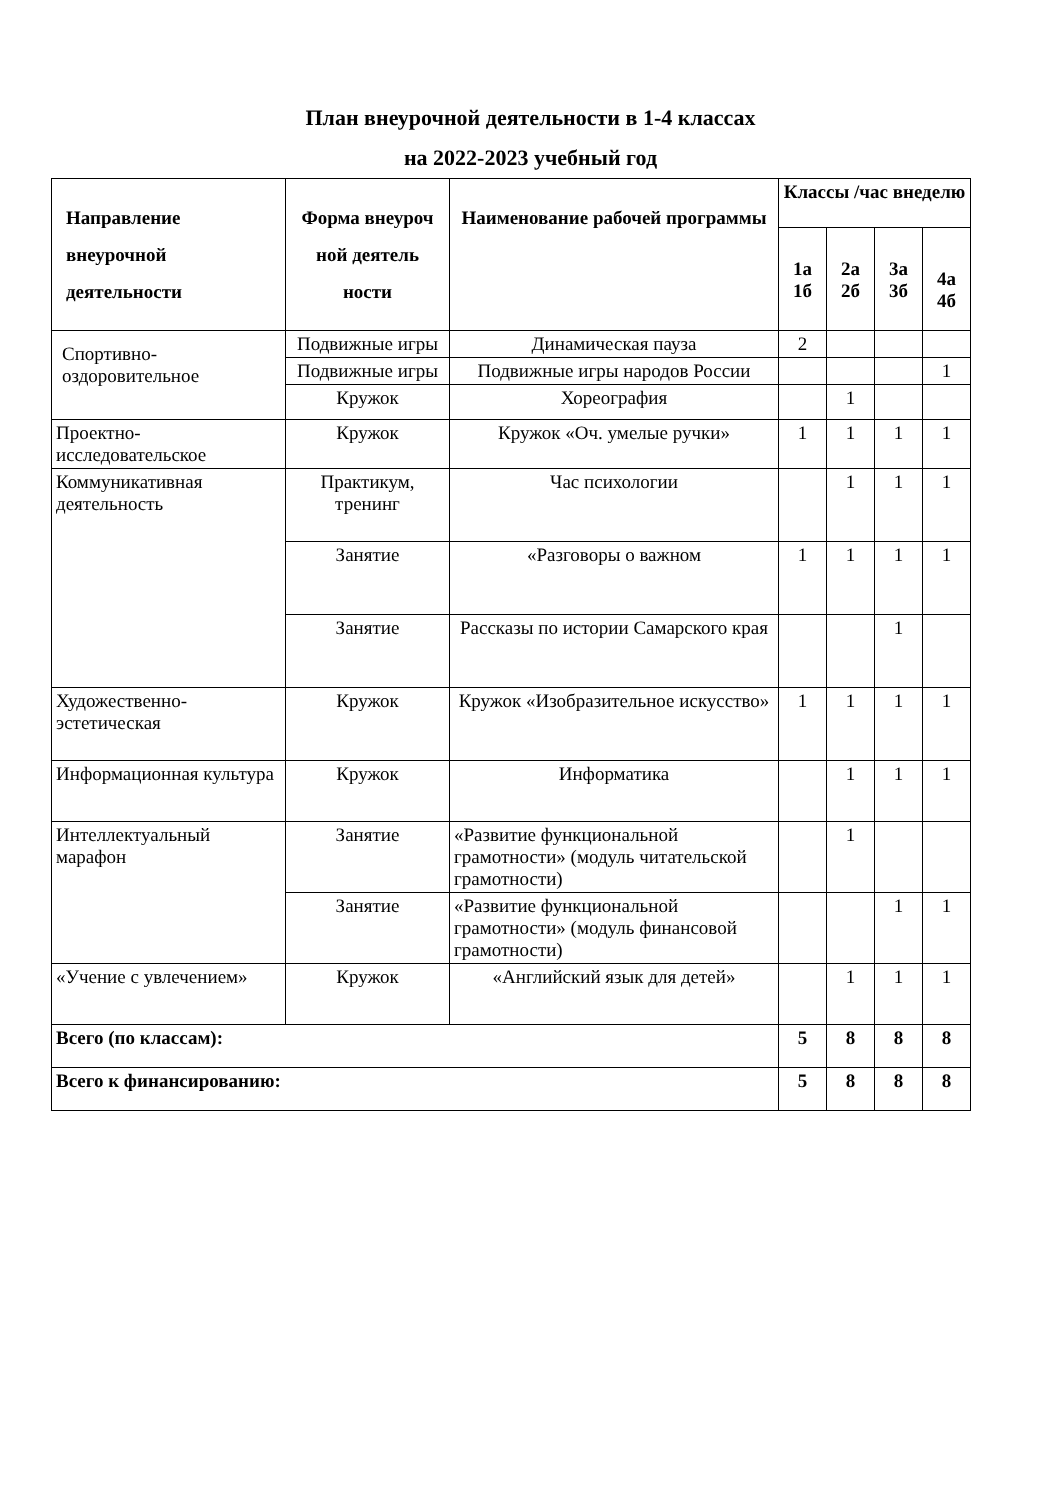План внеурочной деятельности в 1-4 классах
на 2022-2023 учебный год
| Направление внеурочной деятельности | Форма внеуроч ной деятель ности | Наименование рабочей программы | Классы /час внеделю | | | |
| --- | --- | --- | --- | --- | --- | --- |
| | | | 1а 1б | 2а 2б | 3а 3б | 4а 4б |
| Спортивно- оздоровительное | Подвижные игры | Динамическая пауза | 2 | | | |
| | Подвижные игры | Подвижные игры народов России | | | | 1 |
| | Кружок | Хореография | | 1 | | |
| Проектно-исследовательское | Кружок | Кружок «Оч. умелые ручки» | 1 | 1 | 1 | 1 |
| Коммуникативная деятельность | Практикум, тренинг | Час психологии | | 1 | 1 | 1 |
| | Занятие | «Разговоры о важном | 1 | 1 | 1 | 1 |
| | Занятие | Рассказы по истории Самарского края | | | 1 | |
| Художественно-эстетическая | Кружок | Кружок «Изобразительное искусство» | 1 | 1 | 1 | 1 |
| Информационная культура | Кружок | Информатика | | 1 | 1 | 1 |
| Интеллектуальный марафон | Занятие | «Развитие функциональной грамотности» (модуль читательской грамотности) | | 1 | | |
| | Занятие | «Развитие функциональной грамотности» (модуль финансовой грамотности) | | | 1 | 1 |
| «Учение с увлечением» | Кружок | «Английский язык для детей» | | 1 | 1 | 1 |
| Всего (по классам): | | | 5 | 8 | 8 | 8 |
| Всего к финансированию: | | | 5 | 8 | 8 | 8 |